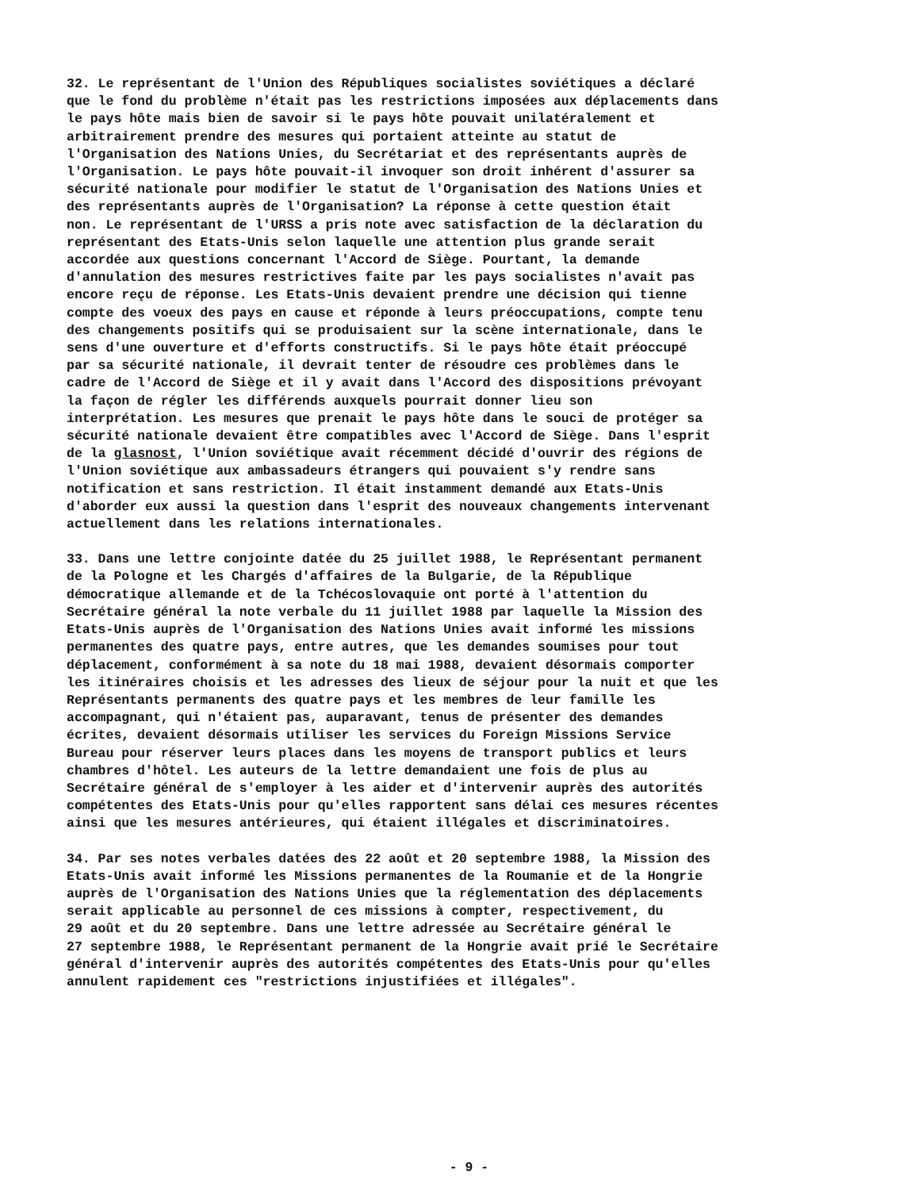32. Le représentant de l'Union des Républiques socialistes soviétiques a déclaré que le fond du problème n'était pas les restrictions imposées aux déplacements dans le pays hôte mais bien de savoir si le pays hôte pouvait unilatéralement et arbitrairement prendre des mesures qui portaient atteinte au statut de l'Organisation des Nations Unies, du Secrétariat et des représentants auprès de l'Organisation. Le pays hôte pouvait-il invoquer son droit inhérent d'assurer sa sécurité nationale pour modifier le statut de l'Organisation des Nations Unies et des représentants auprès de l'Organisation? La réponse à cette question était non. Le représentant de l'URSS a pris note avec satisfaction de la déclaration du représentant des Etats-Unis selon laquelle une attention plus grande serait accordée aux questions concernant l'Accord de Siège. Pourtant, la demande d'annulation des mesures restrictives faite par les pays socialistes n'avait pas encore reçu de réponse. Les Etats-Unis devaient prendre une décision qui tienne compte des voeux des pays en cause et réponde à leurs préoccupations, compte tenu des changements positifs qui se produisaient sur la scène internationale, dans le sens d'une ouverture et d'efforts constructifs. Si le pays hôte était préoccupé par sa sécurité nationale, il devrait tenter de résoudre ces problèmes dans le cadre de l'Accord de Siège et il y avait dans l'Accord des dispositions prévoyant la façon de régler les différends auxquels pourrait donner lieu son interprétation. Les mesures que prenait le pays hôte dans le souci de protéger sa sécurité nationale devaient être compatibles avec l'Accord de Siège. Dans l'esprit de la glasnost, l'Union soviétique avait récemment décidé d'ouvrir des régions de l'Union soviétique aux ambassadeurs étrangers qui pouvaient s'y rendre sans notification et sans restriction. Il était instamment demandé aux Etats-Unis d'aborder eux aussi la question dans l'esprit des nouveaux changements intervenant actuellement dans les relations internationales.
33. Dans une lettre conjointe datée du 25 juillet 1988, le Représentant permanent de la Pologne et les Chargés d'affaires de la Bulgarie, de la République démocratique allemande et de la Tchécoslovaquie ont porté à l'attention du Secrétaire général la note verbale du 11 juillet 1988 par laquelle la Mission des Etats-Unis auprès de l'Organisation des Nations Unies avait informé les missions permanentes des quatre pays, entre autres, que les demandes soumises pour tout déplacement, conformément à sa note du 18 mai 1988, devaient désormais comporter les itinéraires choisis et les adresses des lieux de séjour pour la nuit et que les Représentants permanents des quatre pays et les membres de leur famille les accompagnant, qui n'étaient pas, auparavant, tenus de présenter des demandes écrites, devaient désormais utiliser les services du Foreign Missions Service Bureau pour réserver leurs places dans les moyens de transport publics et leurs chambres d'hôtel. Les auteurs de la lettre demandaient une fois de plus au Secrétaire général de s'employer à les aider et d'intervenir auprès des autorités compétentes des Etats-Unis pour qu'elles rapportent sans délai ces mesures récentes ainsi que les mesures antérieures, qui étaient illégales et discriminatoires.
34. Par ses notes verbales datées des 22 août et 20 septembre 1988, la Mission des Etats-Unis avait informé les Missions permanentes de la Roumanie et de la Hongrie auprès de l'Organisation des Nations Unies que la réglementation des déplacements serait applicable au personnel de ces missions à compter, respectivement, du 29 août et du 20 septembre. Dans une lettre adressée au Secrétaire général le 27 septembre 1988, le Représentant permanent de la Hongrie avait prié le Secrétaire général d'intervenir auprès des autorités compétentes des Etats-Unis pour qu'elles annulent rapidement ces "restrictions injustifiées et illégales".
- 9 -